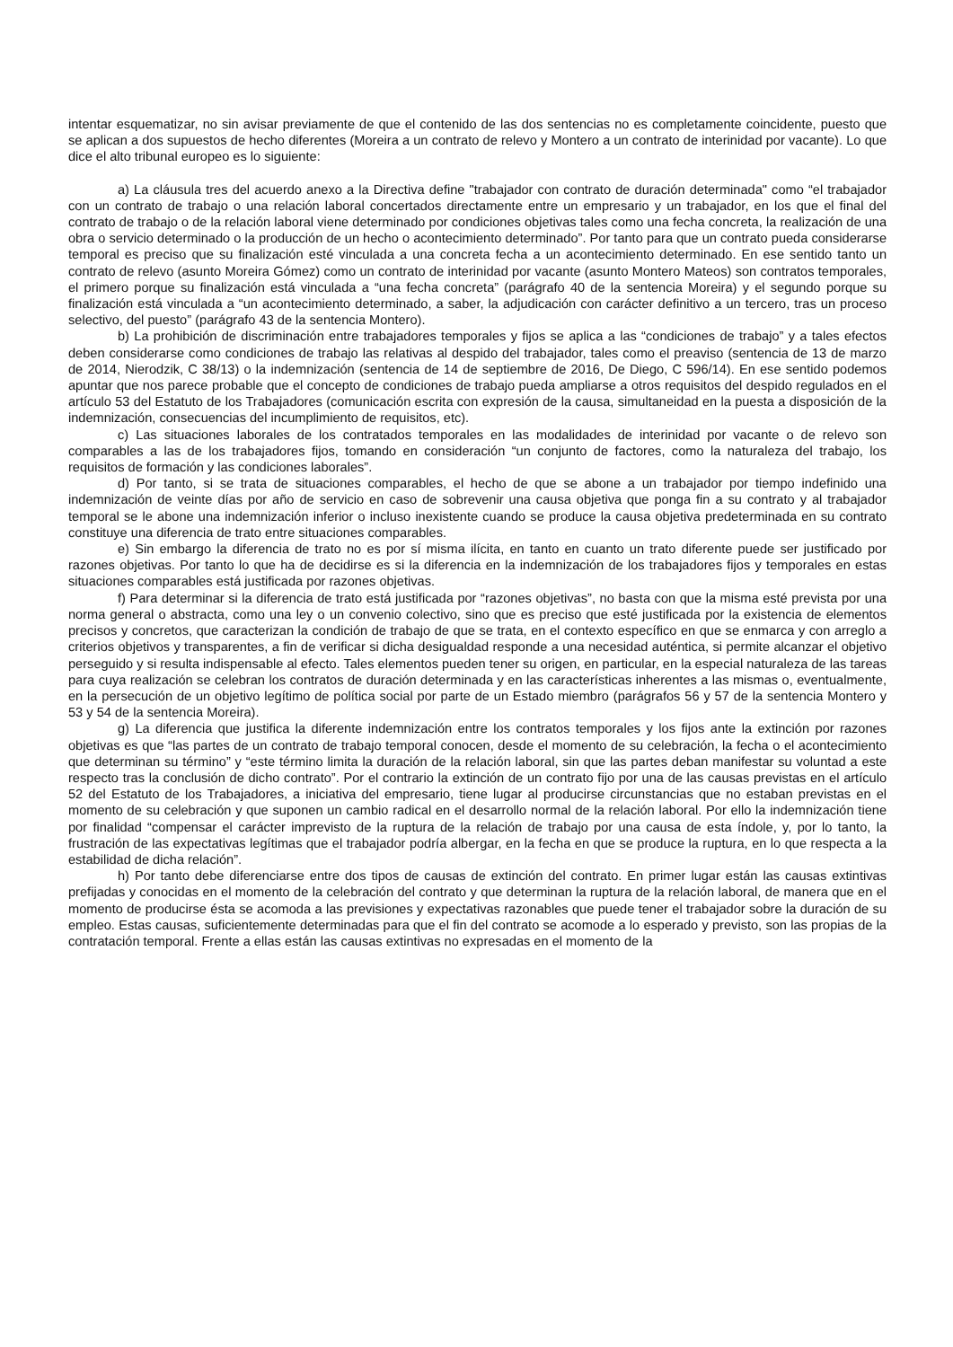intentar esquematizar, no sin avisar previamente de que el contenido de las dos sentencias no es completamente coincidente, puesto que se aplican a dos supuestos de hecho diferentes (Moreira a un contrato de relevo y Montero a un contrato de interinidad por vacante). Lo que dice el alto tribunal europeo es lo siguiente:
a) La cláusula tres del acuerdo anexo a la Directiva define "trabajador con contrato de duración determinada" como “el trabajador con un contrato de trabajo o una relación laboral concertados directamente entre un empresario y un trabajador, en los que el final del contrato de trabajo o de la relación laboral viene determinado por condiciones objetivas tales como una fecha concreta, la realización de una obra o servicio determinado o la producción de un hecho o acontecimiento determinado”. Por tanto para que un contrato pueda considerarse temporal es preciso que su finalización esté vinculada a una concreta fecha a un acontecimiento determinado. En ese sentido tanto un contrato de relevo (asunto Moreira Gómez) como un contrato de interinidad por vacante (asunto Montero Mateos) son contratos temporales, el primero porque su finalización está vinculada a “una fecha concreta” (parágrafo 40 de la sentencia Moreira) y el segundo porque su finalización está vinculada a “un acontecimiento determinado, a saber, la adjudicación con carácter definitivo a un tercero, tras un proceso selectivo, del puesto” (parágrafo 43 de la sentencia Montero).
b) La prohibición de discriminación entre trabajadores temporales y fijos se aplica a las “condiciones de trabajo” y a tales efectos deben considerarse como condiciones de trabajo las relativas al despido del trabajador, tales como el preaviso (sentencia de 13 de marzo de 2014, Nierodzik, C 38/13) o la indemnización (sentencia de 14 de septiembre de 2016, De Diego, C 596/14). En ese sentido podemos apuntar que nos parece probable que el concepto de condiciones de trabajo pueda ampliarse a otros requisitos del despido regulados en el artículo 53 del Estatuto de los Trabajadores (comunicación escrita con expresión de la causa, simultaneidad en la puesta a disposición de la indemnización, consecuencias del incumplimiento de requisitos, etc).
c) Las situaciones laborales de los contratados temporales en las modalidades de interinidad por vacante o de relevo son comparables a las de los trabajadores fijos, tomando en consideración “un conjunto de factores, como la naturaleza del trabajo, los requisitos de formación y las condiciones laborales”.
d) Por tanto, si se trata de situaciones comparables, el hecho de que se abone a un trabajador por tiempo indefinido una indemnización de veinte días por año de servicio en caso de sobrevenir una causa objetiva que ponga fin a su contrato y al trabajador temporal se le abone una indemnización inferior o incluso inexistente cuando se produce la causa objetiva predeterminada en su contrato constituye una diferencia de trato entre situaciones comparables.
e) Sin embargo la diferencia de trato no es por sí misma ilícita, en tanto en cuanto un trato diferente puede ser justificado por razones objetivas. Por tanto lo que ha de decidirse es si la diferencia en la indemnización de los trabajadores fijos y temporales en estas situaciones comparables está justificada por razones objetivas.
f) Para determinar si la diferencia de trato está justificada por “razones objetivas”, no basta con que la misma esté prevista por una norma general o abstracta, como una ley o un convenio colectivo, sino que es preciso que esté justificada por la existencia de elementos precisos y concretos, que caracterizan la condición de trabajo de que se trata, en el contexto específico en que se enmarca y con arreglo a criterios objetivos y transparentes, a fin de verificar si dicha desigualdad responde a una necesidad auténtica, si permite alcanzar el objetivo perseguido y si resulta indispensable al efecto. Tales elementos pueden tener su origen, en particular, en la especial naturaleza de las tareas para cuya realización se celebran los contratos de duración determinada y en las características inherentes a las mismas o, eventualmente, en la persecución de un objetivo legítimo de política social por parte de un Estado miembro (parágrafos 56 y 57 de la sentencia Montero y 53 y 54 de la sentencia Moreira).
g) La diferencia que justifica la diferente indemnización entre los contratos temporales y los fijos ante la extinción por razones objetivas es que “las partes de un contrato de trabajo temporal conocen, desde el momento de su celebración, la fecha o el acontecimiento que determinan su término” y “este término limita la duración de la relación laboral, sin que las partes deban manifestar su voluntad a este respecto tras la conclusión de dicho contrato”. Por el contrario la extinción de un contrato fijo por una de las causas previstas en el artículo 52 del Estatuto de los Trabajadores, a iniciativa del empresario, tiene lugar al producirse circunstancias que no estaban previstas en el momento de su celebración y que suponen un cambio radical en el desarrollo normal de la relación laboral. Por ello la indemnización tiene por finalidad “compensar el carácter imprevisto de la ruptura de la relación de trabajo por una causa de esta índole, y, por lo tanto, la frustración de las expectativas legítimas que el trabajador podría albergar, en la fecha en que se produce la ruptura, en lo que respecta a la estabilidad de dicha relación”.
h) Por tanto debe diferenciarse entre dos tipos de causas de extinción del contrato. En primer lugar están las causas extintivas prefijadas y conocidas en el momento de la celebración del contrato y que determinan la ruptura de la relación laboral, de manera que en el momento de producirse ésta se acomoda a las previsiones y expectativas razonables que puede tener el trabajador sobre la duración de su empleo. Estas causas, suficientemente determinadas para que el fin del contrato se acomode a lo esperado y previsto, son las propias de la contratación temporal. Frente a ellas están las causas extintivas no expresadas en el momento de la